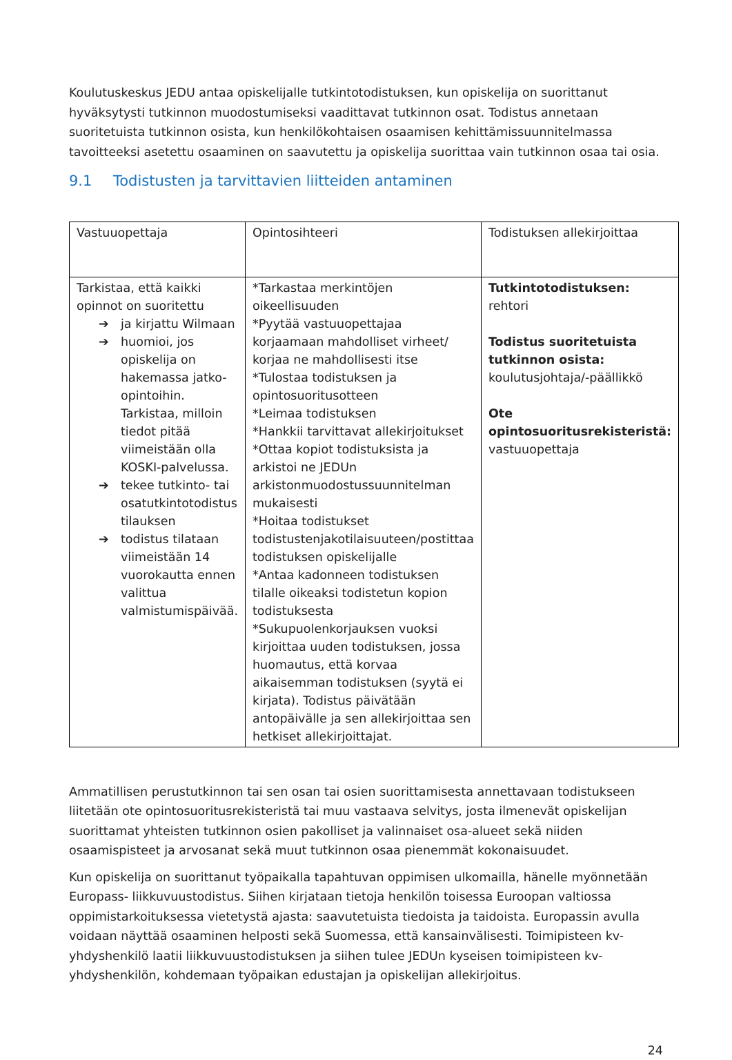Koulutuskeskus JEDU antaa opiskelijalle tutkintotodistuksen, kun opiskelija on suorittanut hyväksytysti tutkinnon muodostumiseksi vaadittavat tutkinnon osat. Todistus annetaan suoritetuista tutkinnon osista, kun henkilökohtaisen osaamisen kehittämissuunnitelmassa tavoitteeksi asetettu osaaminen on saavutettu ja opiskelija suorittaa vain tutkinnon osaa tai osia.
9.1 Todistusten ja tarvittavien liitteiden antaminen
| Vastuuopettaja | Opintosihteeri | Todistuksen allekirjoittaa |
| Tarkistaa, että kaikki opinnot on suoritettu ➔ ja kirjattu Wilmaan ➔ huomioi, jos opiskelija on hakemassa jatko-opintoihin. Tarkistaa, milloin tiedot pitää viimeistään olla KOSKI-palvelussa. ➔ tekee tutkinto- tai osatutkintotodistus tilauksen ➔ todistus tilataan viimeistään 14 vuorokautta ennen valittua valmistumispäivää. | *Tarkastaa merkintöjen oikeellisuuden *Pyytää vastuuopettajaa korjaamaan mahdolliset virheet/ korjaa ne mahdollisesti itse *Tulostaa todistuksen ja opintosuoritusotteen *Leimaa todistuksen *Hankkii tarvittavat allekirjoitukset *Ottaa kopiot todistuksista ja arkistoi ne JEDUn arkistonmuodostussuunnitelman mukaisesti *Hoitaa todistukset todistustenjakotilaisuuteen/postittaa todistuksen opiskelijalle *Antaa kadonneen todistuksen tilalle oikeaksi todistetun kopion todistuksesta *Sukupuolenkorjauksen vuoksi kirjoittaa uuden todistuksen, jossa huomautus, että korvaa aikaisemman todistuksen (syytä ei kirjata). Todistus päivätään antopäivälle ja sen allekirjoittaa sen hetkiset allekirjoittajat. | Tutkintotodistuksen: rehtori Todistus suoritetuista tutkinnon osista: koulutusjohtaja/-päällikkö Ote opintosuoritusrekisteristä: vastuuopettaja |
Ammatillisen perustutkinnon tai sen osan tai osien suorittamisesta annettavaan todistukseen liitetään ote opintosuoritusrekisteristä tai muu vastaava selvitys, josta ilmenevät opiskelijan suorittamat yhteisten tutkinnon osien pakolliset ja valinnaiset osa-alueet sekä niiden osaamispisteet ja arvosanat sekä muut tutkinnon osaa pienemmät kokonaisuudet.
Kun opiskelija on suorittanut työpaikalla tapahtuvan oppimisen ulkomailla, hänelle myönnetään Europass- liikkuvuustodistus. Siihen kirjataan tietoja henkilön toisessa Euroopan valtiossa oppimistarkoituksessa vietetystä ajasta: saavutetuista tiedoista ja taidoista. Europassin avulla voidaan näyttää osaaminen helposti sekä Suomessa, että kansainvälisesti. Toimipisteen kv-yhdyshenkilö laatii liikkuvuustodistuksen ja siihen tulee JEDUn kyseisen toimipisteen kv-yhdyshenkilön, kohdemaan työpaikan edustajan ja opiskelijan allekirjoitus.
24